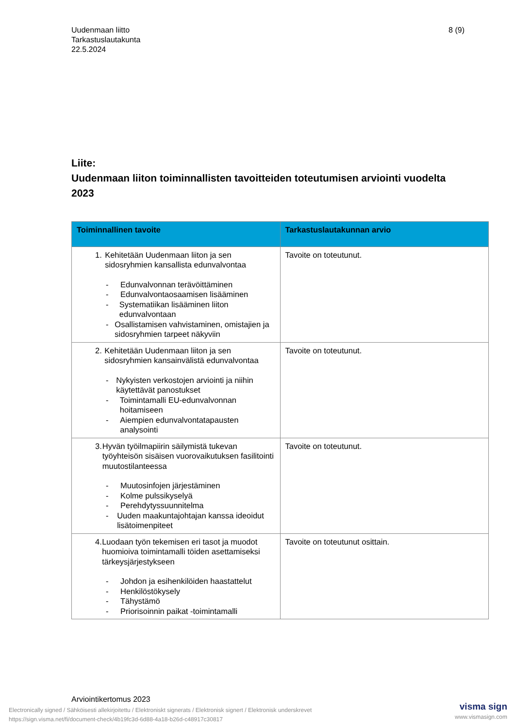Uudenmaan liitto
Tarkastuslautakunta
22.5.2024
8 (9)
Liite:
Uudenmaan liiton toiminnallisten tavoitteiden toteutumisen arviointi vuodelta 2023
| Toiminnallinen tavoite | Tarkastuslautakunnan arvio |
| --- | --- |
| 1. Kehitetään Uudenmaan liiton ja sen sidosryhmien kansallista edunvalvontaa - Edunvalvonnan terävöittäminen - Edunvalvontaosaamisen lisääminen - Systematiikan lisääminen liiton edunvalvontaan - Osallistamisen vahvistaminen, omistajien ja sidosryhmien tarpeet näkyviin | Tavoite on toteutunut. |
| 2. Kehitetään Uudenmaan liiton ja sen sidosryhmien kansainvälistä edunvalvontaa - Nykyisten verkostojen arviointi ja niihin käytettävät panostukset - Toimintamalli EU-edunvalvonnan hoitamiseen - Aiempien edunvalvontatapausten analysointi | Tavoite on toteutunut. |
| 3. Hyvän työilmapiirin säilymistä tukevan työyhteisön sisäisen vuorovaikutuksen fasilitointi muutostilanteessa - Muutosinfojen järjestäminen - Kolme pulssikyselyä - Perehdytyssuunnitelma - Uuden maakuntajohtajan kanssa ideoidut lisätoimenpiteet | Tavoite on toteutunut. |
| 4. Luodaan työn tekemisen eri tasot ja muodot huomioiva toimintamalli töiden asettamiseksi tärkeysjärjestykseen - Johdon ja esihenkilöiden haastattelut - Henkilöstökysely - Tähystämö - Priorisoinnin paikat -toimintamalli | Tavoite on toteutunut osittain. |
Arviointikertomus 2023
Electronically signed / Sähköisesti allekirjoitettu / Elektroniskt signerats / Elektronisk signert / Elektronisk underskrevet
https://sign.visma.net/fi/document-check/4b19fc3d-6d88-4a18-b26d-c48917c30817
visma sign
www.vismasign.com